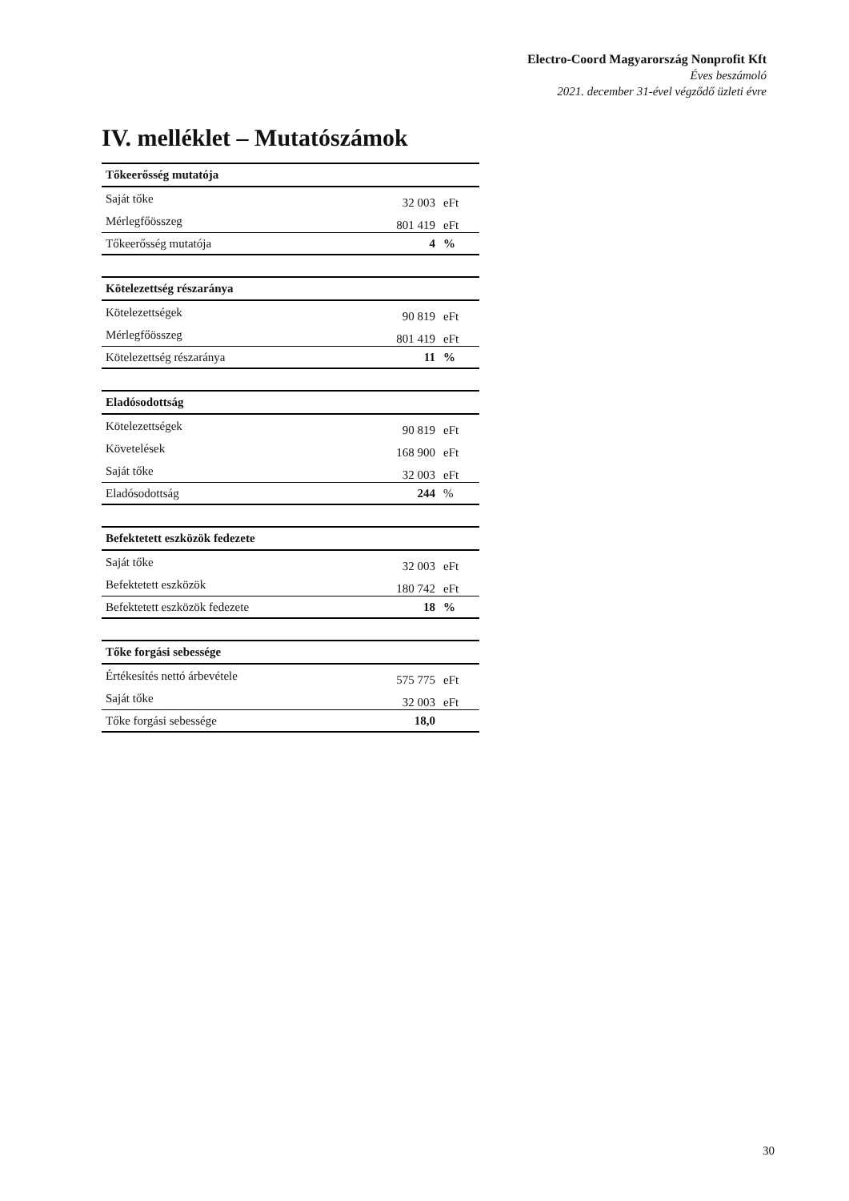Electro-Coord Magyarország Nonprofit Kft
Éves beszámoló
2021. december 31-ével végződő üzleti évre
IV. melléklet – Mutatószámok
| Tőkeerősség mutatója | | |
| --- | --- | --- |
| Saját tőke | 32 003 | eFt |
| Mérlegfőösszeg | 801 419 | eFt |
| Tőkeerősség mutatója | 4 | % |
| Kötelezettség részaránya | | |
| --- | --- | --- |
| Kötelezettségek | 90 819 | eFt |
| Mérlegfőösszeg | 801 419 | eFt |
| Kötelezettség részaránya | 11 | % |
| Eladósodottság | | |
| --- | --- | --- |
| Kötelezettségek | 90 819 | eFt |
| Követelések | 168 900 | eFt |
| Saját tőke | 32 003 | eFt |
| Eladósodottság | 244 | % |
| Befektetett eszközök fedezete | | |
| --- | --- | --- |
| Saját tőke | 32 003 | eFt |
| Befektetett eszközök | 180 742 | eFt |
| Befektetett eszközök fedezete | 18 | % |
| Tőke forgási sebessége | | |
| --- | --- | --- |
| Értékesítés nettó árbevétele | 575 775 | eFt |
| Saját tőke | 32 003 | eFt |
| Tőke forgási sebessége | 18,0 | |
30